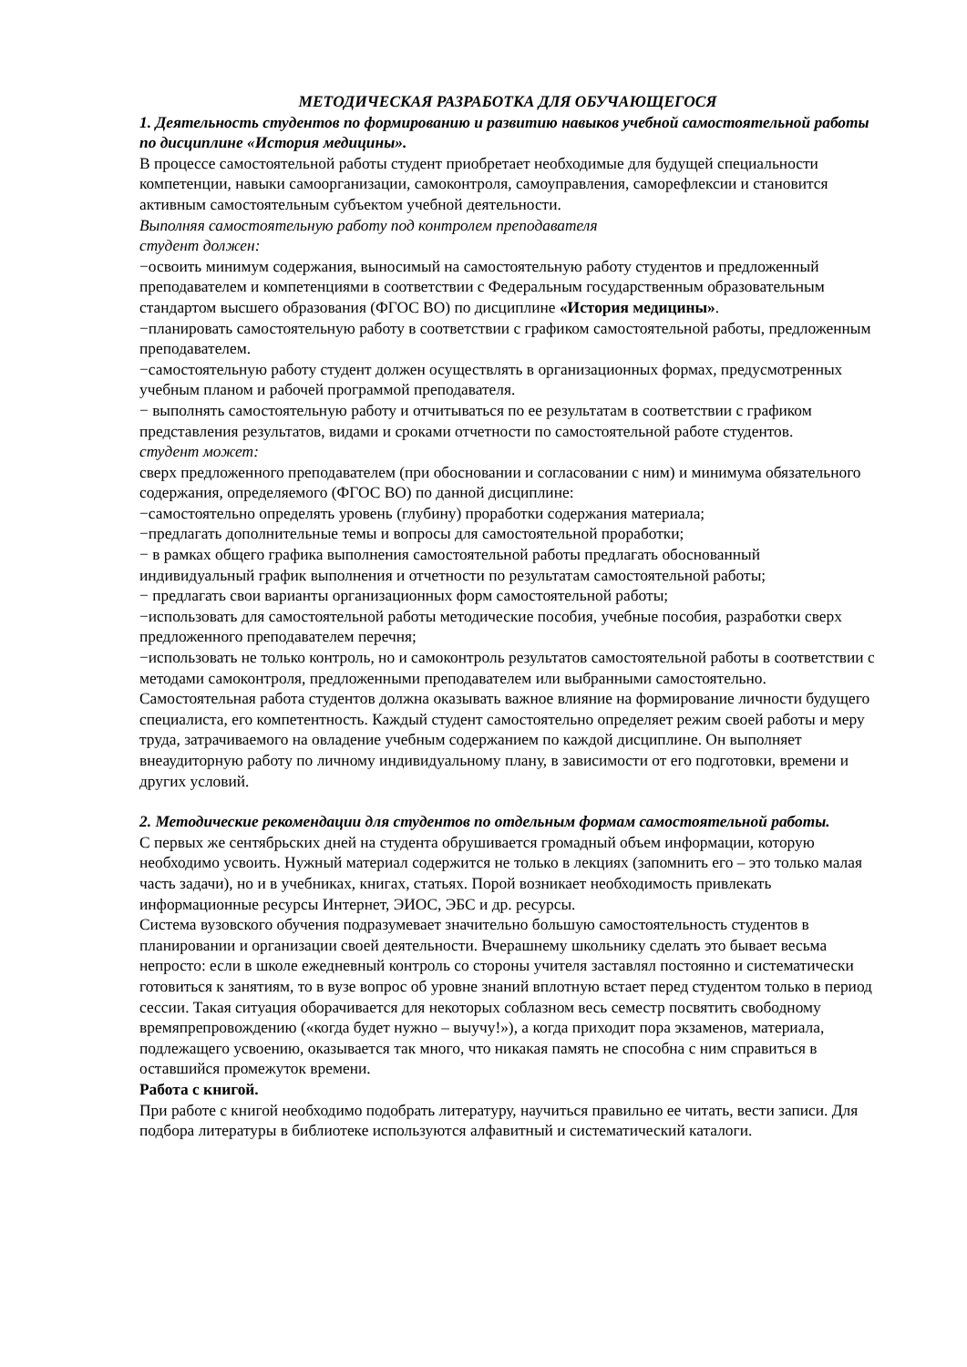МЕТОДИЧЕСКАЯ РАЗРАБОТКА ДЛЯ ОБУЧАЮЩЕГОСЯ
1. Деятельность студентов по формированию и развитию навыков учебной самостоятельной работы по дисциплине «История медицины».
В процессе самостоятельной работы студент приобретает необходимые для будущей специальности компетенции, навыки самоорганизации, самоконтроля, самоуправления, саморефлексии и становится активным самостоятельным субъектом учебной деятельности.
Выполняя самостоятельную работу под контролем преподавателя
студент должен:
−освоить минимум содержания, выносимый на самостоятельную работу студентов и предложенный преподавателем и компетенциями в соответствии с Федеральным государственным образовательным стандартом высшего образования (ФГОС ВО) по дисциплине «История медицины».
−планировать самостоятельную работу в соответствии с графиком самостоятельной работы, предложенным преподавателем.
−самостоятельную работу студент должен осуществлять в организационных формах, предусмотренных учебным планом и рабочей программой преподавателя.
− выполнять самостоятельную работу и отчитываться по ее результатам в соответствии с графиком представления результатов, видами и сроками отчетности по самостоятельной работе студентов.
студент может:
сверх предложенного преподавателем (при обосновании и согласовании с ним) и минимума обязательного содержания, определяемого (ФГОС ВО) по данной дисциплине:
−самостоятельно определять уровень (глубину) проработки содержания материала;
−предлагать дополнительные темы и вопросы для самостоятельной проработки;
− в рамках общего графика выполнения самостоятельной работы предлагать обоснованный индивидуальный график выполнения и отчетности по результатам самостоятельной работы;
− предлагать свои варианты организационных форм самостоятельной работы;
−использовать для самостоятельной работы методические пособия, учебные пособия, разработки сверх предложенного преподавателем перечня;
−использовать не только контроль, но и самоконтроль результатов самостоятельной работы в соответствии с методами самоконтроля, предложенными преподавателем или выбранными самостоятельно.
Самостоятельная работа студентов должна оказывать важное влияние на формирование личности будущего специалиста, его компетентность. Каждый студент самостоятельно определяет режим своей работы и меру труда, затрачиваемого на овладение учебным содержанием по каждой дисциплине. Он выполняет внеаудиторную работу по личному индивидуальному плану, в зависимости от его подготовки, времени и других условий.
2. Методические рекомендации для студентов по отдельным формам самостоятельной работы.
С первых же сентябрьских дней на студента обрушивается громадный объем информации, которую необходимо усвоить. Нужный материал содержится не только в лекциях (запомнить его – это только малая часть задачи), но и в учебниках, книгах, статьях. Порой возникает необходимость привлекать информационные ресурсы Интернет, ЭИОС, ЭБС и др. ресурсы.
Система вузовского обучения подразумевает значительно большую самостоятельность студентов в планировании и организации своей деятельности. Вчерашнему школьнику сделать это бывает весьма непросто: если в школе ежедневный контроль со стороны учителя заставлял постоянно и систематически готовиться к занятиям, то в вузе вопрос об уровне знаний вплотную встает перед студентом только в период сессии. Такая ситуация оборачивается для некоторых соблазном весь семестр посвятить свободному времяпрепровождению («когда будет нужно – выучу!»), а когда приходит пора экзаменов, материала, подлежащего усвоению, оказывается так много, что никакая память не способна с ним справиться в оставшийся промежуток времени.
Работа с книгой.
При работе с книгой необходимо подобрать литературу, научиться правильно ее читать, вести записи. Для подбора литературы в библиотеке используются алфавитный и систематический каталоги.